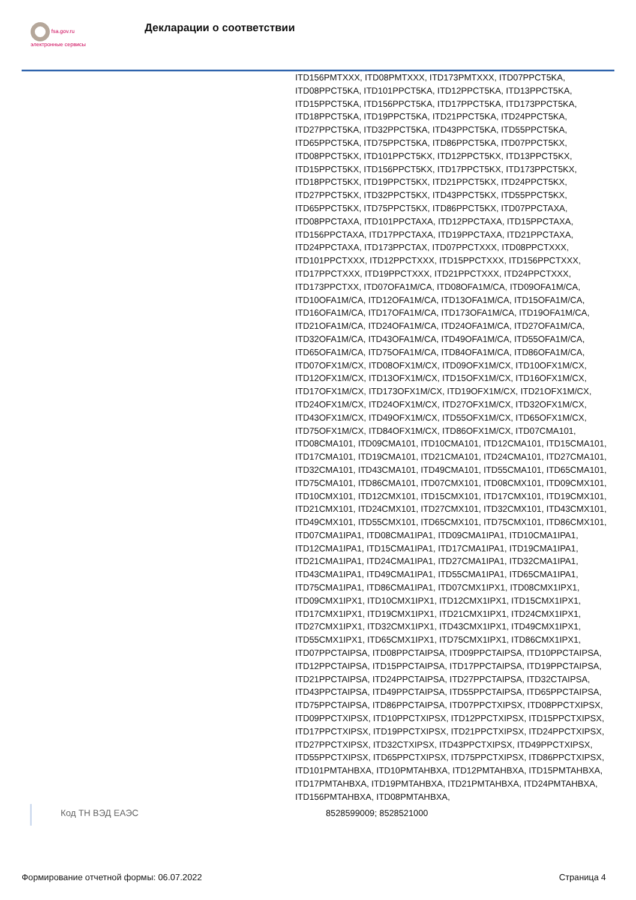fsa.gov.ru
электронные сервисы
Декларации о соответствии
ITD156PMTXXX, ITD08PMTXXX, ITD173PMTXXX, ITD07PPCT5KA, ITD08PPCT5KA, ITD101PPCT5KA, ITD12PPCT5KA, ITD13PPCT5KA, ITD15PPCT5KA, ITD156PPCT5KA, ITD17PPCT5KA, ITD173PPCT5KA, ITD18PPCT5KA, ITD19PPCT5KA, ITD21PPCT5KA, ITD24PPCT5KA, ITD27PPCT5KA, ITD32PPCT5KA, ITD43PPCT5KA, ITD55PPCT5KA, ITD65PPCT5KA, ITD75PPCT5KA, ITD86PPCT5KA, ITD07PPCT5KX, ITD08PPCT5KX, ITD101PPCT5KX, ITD12PPCT5KX, ITD13PPCT5KX, ITD15PPCT5KX, ITD156PPCT5KX, ITD17PPCT5KX, ITD173PPCT5KX, ITD18PPCT5KX, ITD19PPCT5KX, ITD21PPCT5KX, ITD24PPCT5KX, ITD27PPCT5KX, ITD32PPCT5KX, ITD43PPCT5KX, ITD55PPCT5KX, ITD65PPCT5KX, ITD75PPCT5KX, ITD86PPCT5KX, ITD07PPCTAXA, ITD08PPCTAXA, ITD101PPCTAXA, ITD12PPCTAXA, ITD15PPCTAXA, ITD156PPCTAXA, ITD17PPCTAXA, ITD19PPCTAXA, ITD21PPCTAXA, ITD24PPCTAXA, ITD173PPCTAX, ITD07PPCTXXX, ITD08PPCTXXX, ITD101PPCTXXX, ITD12PPCTXXX, ITD15PPCTXXX, ITD156PPCTXXX, ITD17PPCTXXX, ITD19PPCTXXX, ITD21PPCTXXX, ITD24PPCTXXX, ITD173PPCTXX, ITD07OFA1M/CA, ITD08OFA1M/CA, ITD09OFA1M/CA, ITD10OFA1M/CA, ITD12OFA1M/CA, ITD13OFA1M/CA, ITD15OFA1M/CA, ITD16OFA1M/CA, ITD17OFA1M/CA, ITD173OFA1M/CA, ITD19OFA1M/CA, ITD21OFA1M/CA, ITD24OFA1M/CA, ITD24OFA1M/CA, ITD27OFA1M/CA, ITD32OFA1M/CA, ITD43OFA1M/CA, ITD49OFA1M/CA, ITD55OFA1M/CA, ITD65OFA1M/CA, ITD75OFA1M/CA, ITD84OFA1M/CA, ITD86OFA1M/CA, ITD07OFX1M/CX, ITD08OFX1M/CX, ITD09OFX1M/CX, ITD10OFX1M/CX, ITD12OFX1M/CX, ITD13OFX1M/CX, ITD15OFX1M/CX, ITD16OFX1M/CX, ITD17OFX1M/CX, ITD173OFX1M/CX, ITD19OFX1M/CX, ITD21OFX1M/CX, ITD24OFX1M/CX, ITD24OFX1M/CX, ITD27OFX1M/CX, ITD32OFX1M/CX, ITD43OFX1M/CX, ITD49OFX1M/CX, ITD55OFX1M/CX, ITD65OFX1M/CX, ITD75OFX1M/CX, ITD84OFX1M/CX, ITD86OFX1M/CX, ITD07CMA101, ITD08CMA101, ITD09CMA101, ITD10CMA101, ITD12CMA101, ITD15CMA101, ITD17CMA101, ITD19CMA101, ITD21CMA101, ITD24CMA101, ITD27CMA101, ITD32CMA101, ITD43CMA101, ITD49CMA101, ITD55CMA101, ITD65CMA101, ITD75CMA101, ITD86CMA101, ITD07CMX101, ITD08CMX101, ITD09CMX101, ITD10CMX101, ITD12CMX101, ITD15CMX101, ITD17CMX101, ITD19CMX101, ITD21CMX101, ITD24CMX101, ITD27CMX101, ITD32CMX101, ITD43CMX101, ITD49CMX101, ITD55CMX101, ITD65CMX101, ITD75CMX101, ITD86CMX101, ITD07CMA1IPA1, ITD08CMA1IPA1, ITD09CMA1IPA1, ITD10CMA1IPA1, ITD12CMA1IPA1, ITD15CMA1IPA1, ITD17CMA1IPA1, ITD19CMA1IPA1, ITD21CMA1IPA1, ITD24CMA1IPA1, ITD27CMA1IPA1, ITD32CMA1IPA1, ITD43CMA1IPA1, ITD49CMA1IPA1, ITD55CMA1IPA1, ITD65CMA1IPA1, ITD75CMA1IPA1, ITD86CMA1IPA1, ITD07CMX1IPX1, ITD08CMX1IPX1, ITD09CMX1IPX1, ITD10CMX1IPX1, ITD12CMX1IPX1, ITD15CMX1IPX1, ITD17CMX1IPX1, ITD19CMX1IPX1, ITD21CMX1IPX1, ITD24CMX1IPX1, ITD27CMX1IPX1, ITD32CMX1IPX1, ITD43CMX1IPX1, ITD49CMX1IPX1, ITD55CMX1IPX1, ITD65CMX1IPX1, ITD75CMX1IPX1, ITD86CMX1IPX1, ITD07PPCTAIPSA, ITD08PPCTAIPSA, ITD09PPCTAIPSA, ITD10PPCTAIPSA, ITD12PPCTAIPSA, ITD15PPCTAIPSA, ITD17PPCTAIPSA, ITD19PPCTAIPSA, ITD21PPCTAIPSA, ITD24PPCTAIPSA, ITD27PPCTAIPSA, ITD32CTAIPSA, ITD43PPCTAIPSA, ITD49PPCTAIPSA, ITD55PPCTAIPSA, ITD65PPCTAIPSA, ITD75PPCTAIPSA, ITD86PPCTAIPSA, ITD07PPCTXIPSX, ITD08PPCTXIPSX, ITD09PPCTXIPSX, ITD10PPCTXIPSX, ITD12PPCTXIPSX, ITD15PPCTXIPSX, ITD17PPCTXIPSX, ITD19PPCTXIPSX, ITD21PPCTXIPSX, ITD24PPCTXIPSX, ITD27PPCTXIPSX, ITD32CTXIPSX, ITD43PPCTXIPSX, ITD49PPCTXIPSX, ITD55PPCTXIPSX, ITD65PPCTXIPSX, ITD75PPCTXIPSX, ITD86PPCTXIPSX, ITD101PMTAHBXA, ITD10PMTAHBXA, ITD12PMTAHBXA, ITD15PMTAHBXA, ITD17PMTAHBXA, ITD19PMTAHBXA, ITD21PMTAHBXA, ITD24PMTAHBXA, ITD156PMTAHBXA, ITD08PMTAHBXA,
Код ТН ВЭД ЕАЭС
8528599009; 8528521000
Формирование отчетной формы: 06.07.2022 Страница 4